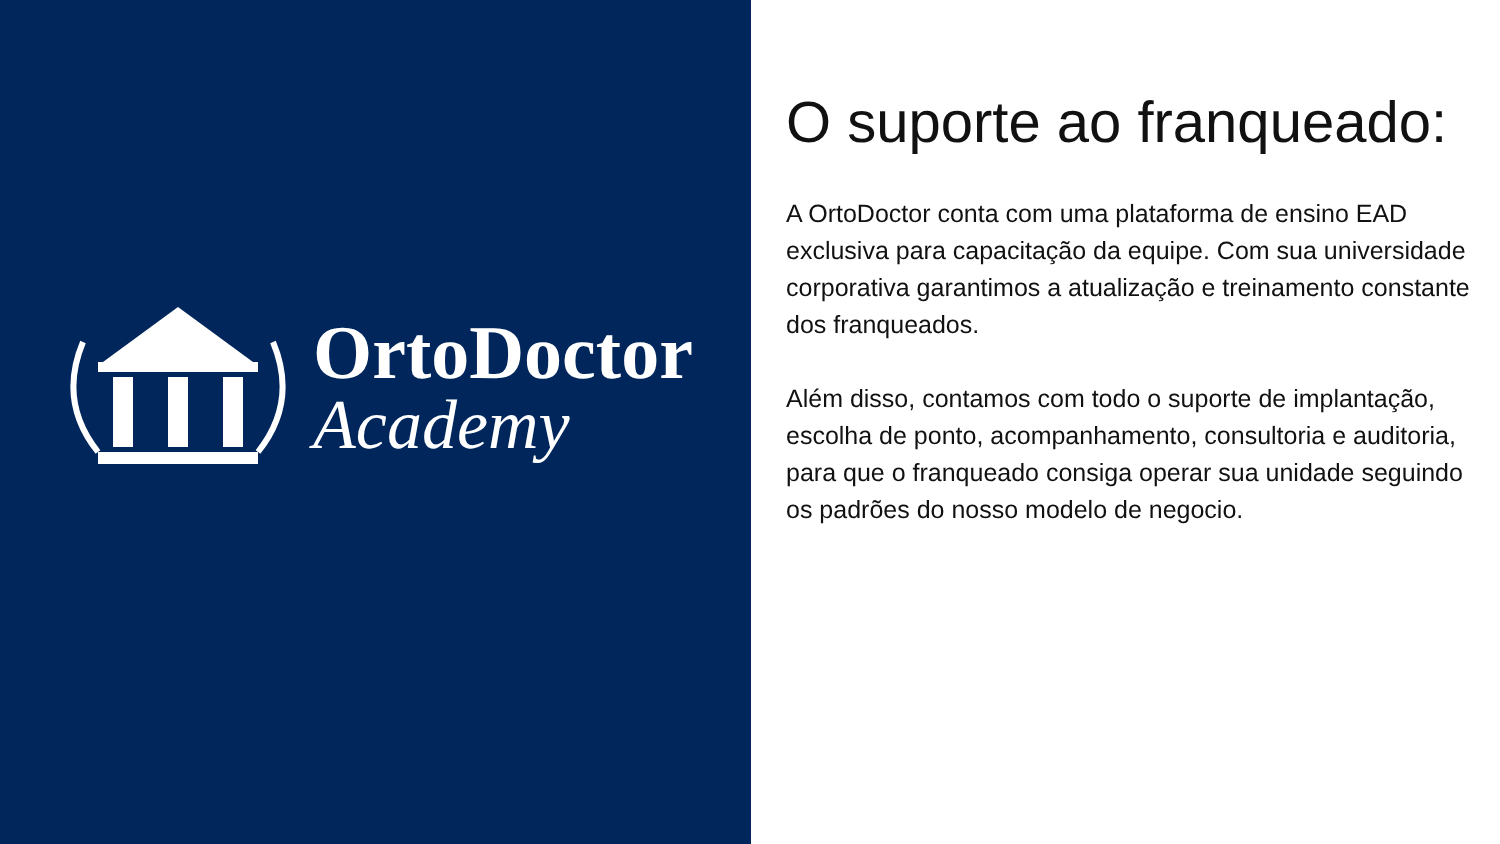OrtoDoctor
Academy
O suporte ao franqueado:
A OrtoDoctor conta com uma plataforma de ensino EAD exclusiva para capacitação da equipe. Com sua universidade corporativa garantimos a atualização e treinamento constante dos franqueados.
Além disso, contamos com todo o suporte de implantação, escolha de ponto, acompanhamento, consultoria e auditoria, para que o franqueado consiga operar sua unidade seguindo os padrões do nosso modelo de negocio.